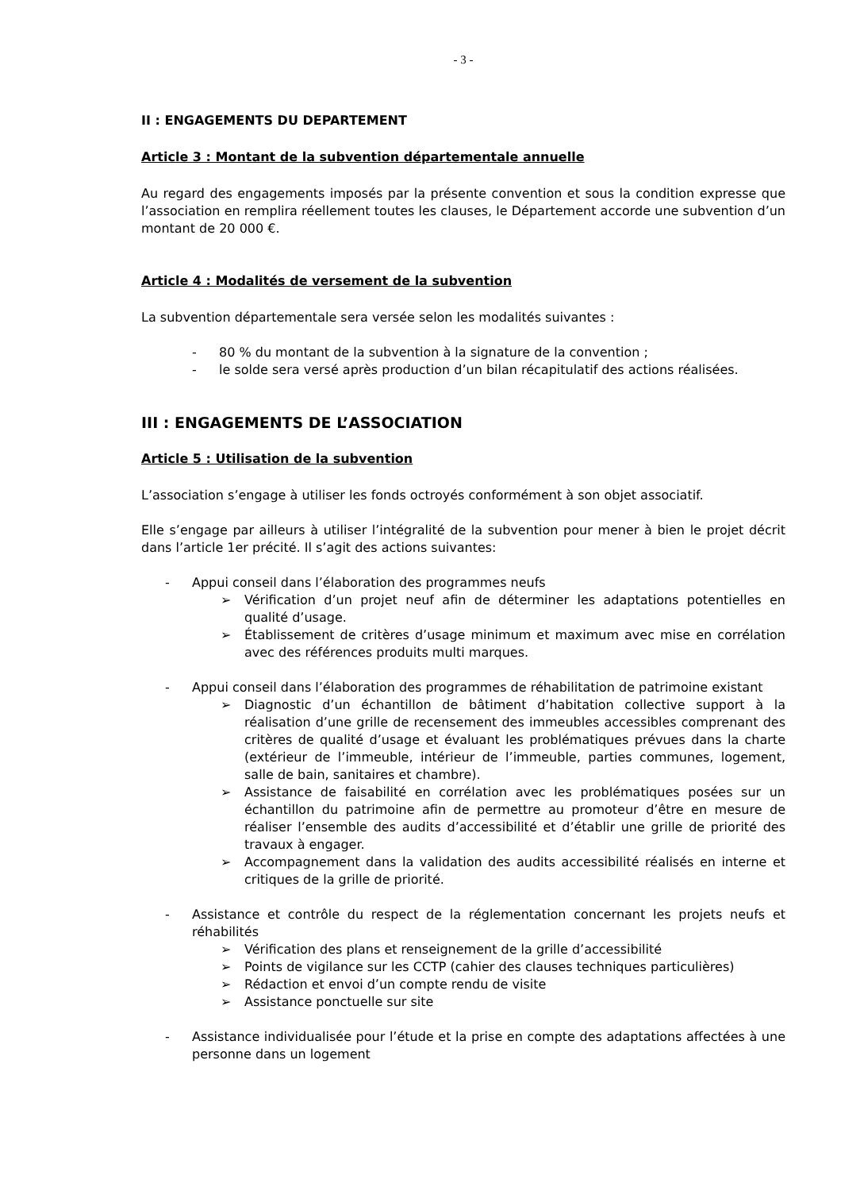- 3 -
II : ENGAGEMENTS DU DEPARTEMENT
Article 3 : Montant de la subvention départementale annuelle
Au regard des engagements imposés par la présente convention et sous la condition expresse que l’association en remplira réellement toutes les clauses, le Département accorde une subvention d’un montant de 20 000 €.
Article 4 : Modalités de versement de la subvention
La subvention départementale sera versée selon les modalités suivantes :
- 80 % du montant de la subvention à la signature de la convention ;
- le solde sera versé après production d’un bilan récapitulatif des actions réalisées.
III : ENGAGEMENTS DE L’ASSOCIATION
Article 5 : Utilisation de la subvention
L’association s’engage à utiliser les fonds octroyés conformément à son objet associatif.
Elle s’engage par ailleurs à utiliser l’intégralité de la subvention pour mener à bien le projet décrit dans l’article 1er précité. Il s’agit des actions suivantes:
- Appui conseil dans l’élaboration des programmes neufs
➢ Vérification d’un projet neuf afin de déterminer les adaptations potentielles en qualité d’usage.
➢ Établissement de critères d’usage minimum et maximum avec mise en corrélation avec des références produits multi marques.
- Appui conseil dans l’élaboration des programmes de réhabilitation de patrimoine existant
➢ Diagnostic d’un échantillon de bâtiment d’habitation collective support à la réalisation d’une grille de recensement des immeubles accessibles comprenant des critères de qualité d’usage et évaluant les problématiques prévues dans la charte (extérieur de l’immeuble, intérieur de l’immeuble, parties communes, logement, salle de bain, sanitaires et chambre).
➢ Assistance de faisabilité en corrélation avec les problématiques posées sur un échantillon du patrimoine afin de permettre au promoteur d’être en mesure de réaliser l’ensemble des audits d’accessibilité et d’établir une grille de priorité des travaux à engager.
➢ Accompagnement dans la validation des audits accessibilité réalisés en interne et critiques de la grille de priorité.
- Assistance et contrôle du respect de la réglementation concernant les projets neufs et réhabilités
➢ Vérification des plans et renseignement de la grille d’accessibilité
➢ Points de vigilance sur les CCTP (cahier des clauses techniques particulières)
➢ Rédaction et envoi d’un compte rendu de visite
➢ Assistance ponctuelle sur site
- Assistance individualisée pour l’étude et la prise en compte des adaptations affectées à une personne dans un logement